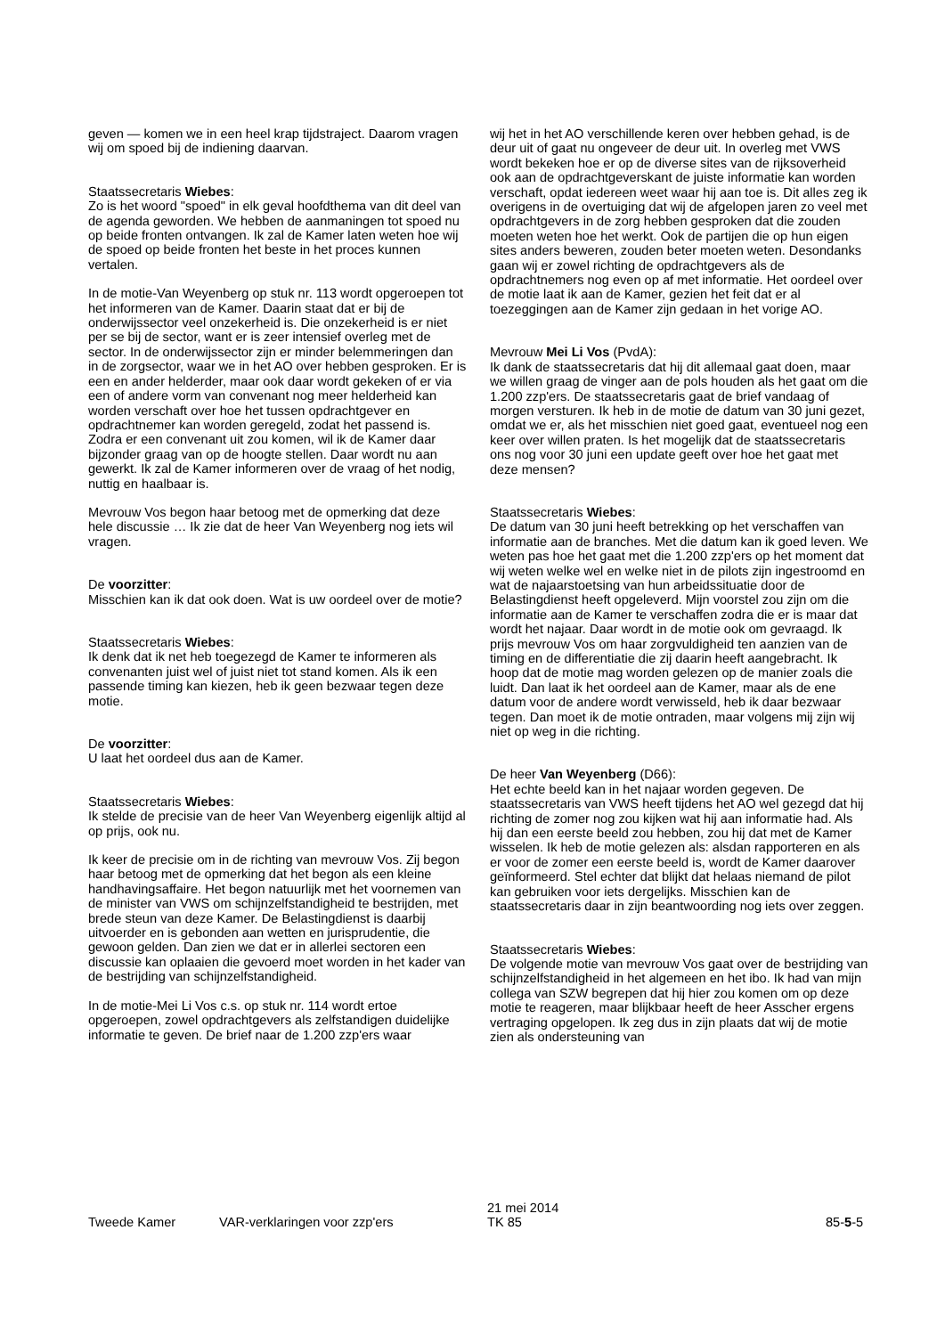geven — komen we in een heel krap tijdstraject. Daarom vragen wij om spoed bij de indiening daarvan.
Staatssecretaris Wiebes:
Zo is het woord "spoed" in elk geval hoofdthema van dit deel van de agenda geworden. We hebben de aanmaningen tot spoed nu op beide fronten ontvangen. Ik zal de Kamer laten weten hoe wij de spoed op beide fronten het beste in het proces kunnen vertalen.
In de motie-Van Weyenberg op stuk nr. 113 wordt opgeroepen tot het informeren van de Kamer. Daarin staat dat er bij de onderwijssector veel onzekerheid is. Die onzekerheid is er niet per se bij de sector, want er is zeer intensief overleg met de sector. In de onderwijssector zijn er minder belemmeringen dan in de zorgsector, waar we in het AO over hebben gesproken. Er is een en ander helderder, maar ook daar wordt gekeken of er via een of andere vorm van convenant nog meer helderheid kan worden verschaft over hoe het tussen opdrachtgever en opdrachtnemer kan worden geregeld, zodat het passend is. Zodra er een convenant uit zou komen, wil ik de Kamer daar bijzonder graag van op de hoogte stellen. Daar wordt nu aan gewerkt. Ik zal de Kamer informeren over de vraag of het nodig, nuttig en haalbaar is.
Mevrouw Vos begon haar betoog met de opmerking dat deze hele discussie … Ik zie dat de heer Van Weyenberg nog iets wil vragen.
De voorzitter:
Misschien kan ik dat ook doen. Wat is uw oordeel over de motie?
Staatssecretaris Wiebes:
Ik denk dat ik net heb toegezegd de Kamer te informeren als convenanten juist wel of juist niet tot stand komen. Als ik een passende timing kan kiezen, heb ik geen bezwaar tegen deze motie.
De voorzitter:
U laat het oordeel dus aan de Kamer.
Staatssecretaris Wiebes:
Ik stelde de precisie van de heer Van Weyenberg eigenlijk altijd al op prijs, ook nu.
Ik keer de precisie om in de richting van mevrouw Vos. Zij begon haar betoog met de opmerking dat het begon als een kleine handhavingsaffaire. Het begon natuurlijk met het voornemen van de minister van VWS om schijnzelfstandigheid te bestrijden, met brede steun van deze Kamer. De Belastingdienst is daarbij uitvoerder en is gebonden aan wetten en jurisprudentie, die gewoon gelden. Dan zien we dat er in allerlei sectoren een discussie kan oplaaien die gevoerd moet worden in het kader van de bestrijding van schijnzelfstandigheid.
In de motie-Mei Li Vos c.s. op stuk nr. 114 wordt ertoe opgeroepen, zowel opdrachtgevers als zelfstandigen duidelijke informatie te geven. De brief naar de 1.200 zzp'ers waar
wij het in het AO verschillende keren over hebben gehad, is de deur uit of gaat nu ongeveer de deur uit. In overleg met VWS wordt bekeken hoe er op de diverse sites van de rijksoverheid ook aan de opdrachtgeverskant de juiste informatie kan worden verschaft, opdat iedereen weet waar hij aan toe is. Dit alles zeg ik overigens in de overtuiging dat wij de afgelopen jaren zo veel met opdrachtgevers in de zorg hebben gesproken dat die zouden moeten weten hoe het werkt. Ook de partijen die op hun eigen sites anders beweren, zouden beter moeten weten. Desondanks gaan wij er zowel richting de opdrachtgevers als de opdrachtnemers nog even op af met informatie. Het oordeel over de motie laat ik aan de Kamer, gezien het feit dat er al toezeggingen aan de Kamer zijn gedaan in het vorige AO.
Mevrouw Mei Li Vos (PvdA):
Ik dank de staatssecretaris dat hij dit allemaal gaat doen, maar we willen graag de vinger aan de pols houden als het gaat om die 1.200 zzp'ers. De staatssecretaris gaat de brief vandaag of morgen versturen. Ik heb in de motie de datum van 30 juni gezet, omdat we er, als het misschien niet goed gaat, eventueel nog een keer over willen praten. Is het mogelijk dat de staatssecretaris ons nog voor 30 juni een update geeft over hoe het gaat met deze mensen?
Staatssecretaris Wiebes:
De datum van 30 juni heeft betrekking op het verschaffen van informatie aan de branches. Met die datum kan ik goed leven. We weten pas hoe het gaat met die 1.200 zzp'ers op het moment dat wij weten welke wel en welke niet in de pilots zijn ingestroomd en wat de najaarstoetsing van hun arbeidssituatie door de Belastingdienst heeft opgeleverd. Mijn voorstel zou zijn om die informatie aan de Kamer te verschaffen zodra die er is maar dat wordt het najaar. Daar wordt in de motie ook om gevraagd. Ik prijs mevrouw Vos om haar zorgvuldigheid ten aanzien van de timing en de differentiatie die zij daarin heeft aangebracht. Ik hoop dat de motie mag worden gelezen op de manier zoals die luidt. Dan laat ik het oordeel aan de Kamer, maar als de ene datum voor de andere wordt verwisseld, heb ik daar bezwaar tegen. Dan moet ik de motie ontraden, maar volgens mij zijn wij niet op weg in die richting.
De heer Van Weyenberg (D66):
Het echte beeld kan in het najaar worden gegeven. De staatssecretaris van VWS heeft tijdens het AO wel gezegd dat hij richting de zomer nog zou kijken wat hij aan informatie had. Als hij dan een eerste beeld zou hebben, zou hij dat met de Kamer wisselen. Ik heb de motie gelezen als: alsdan rapporteren en als er voor de zomer een eerste beeld is, wordt de Kamer daarover geïnformeerd. Stel echter dat blijkt dat helaas niemand de pilot kan gebruiken voor iets dergelijks. Misschien kan de staatssecretaris daar in zijn beantwoording nog iets over zeggen.
Staatssecretaris Wiebes:
De volgende motie van mevrouw Vos gaat over de bestrijding van schijnzelfstandigheid in het algemeen en het ibo. Ik had van mijn collega van SZW begrepen dat hij hier zou komen om op deze motie te reageren, maar blijkbaar heeft de heer Asscher ergens vertraging opgelopen. Ik zeg dus in zijn plaats dat wij de motie zien als ondersteuning van
Tweede Kamer VAR-verklaringen voor zzp'ers
21 mei 2014
TK 85
85-5-5